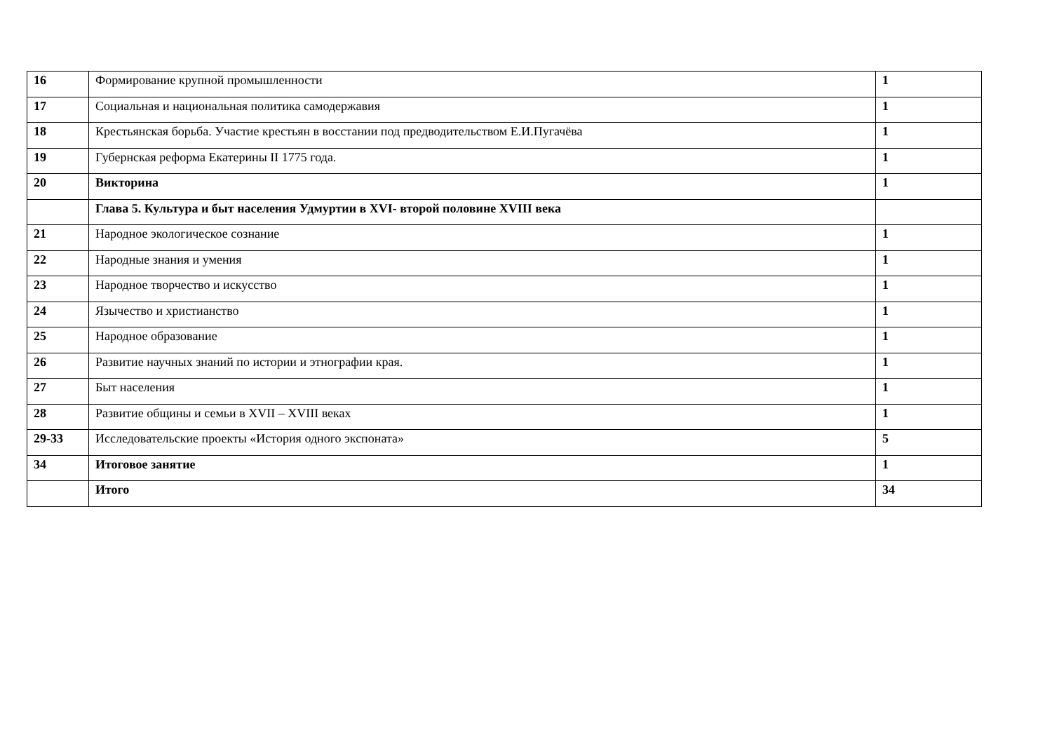| 16 | Формирование крупной промышленности | 1 |
| 17 | Социальная и национальная политика самодержавия | 1 |
| 18 | Крестьянская борьба. Участие крестьян в восстании под предводительством Е.И.Пугачёва | 1 |
| 19 | Губернская реформа Екатерины II 1775 года. | 1 |
| 20 | Викторина | 1 |
| | Глава 5. Культура и быт населения Удмуртии в XVI- второй половине XVIII века | |
| 21 | Народное экологическое сознание | 1 |
| 22 | Народные знания и умения | 1 |
| 23 | Народное творчество и искусство | 1 |
| 24 | Язычество и христианство | 1 |
| 25 | Народное образование | 1 |
| 26 | Развитие научных знаний по истории и этнографии края. | 1 |
| 27 | Быт населения | 1 |
| 28 | Развитие общины и семьи в XVII – XVIII веках | 1 |
| 29-33 | Исследовательские проекты «История одного экспоната» | 5 |
| 34 | Итоговое занятие | 1 |
| | Итого | 34 |